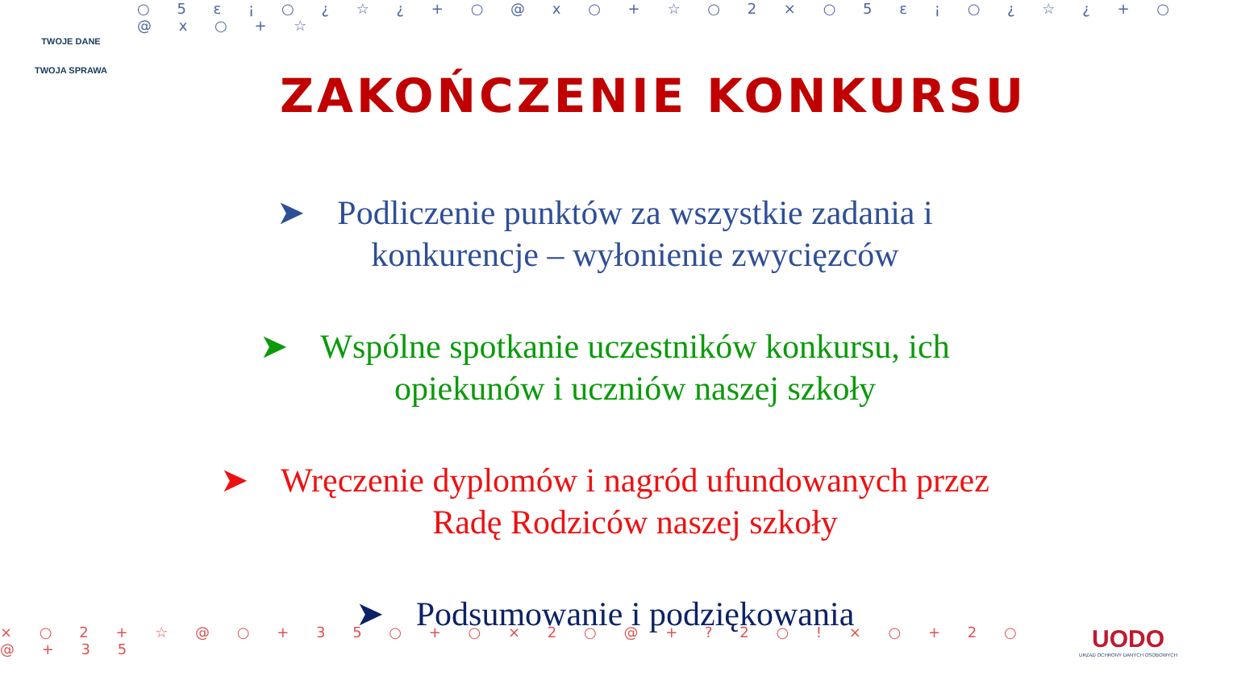○ 5 ε ¡ ○ ¿ ☆ ¿ + ○ @ x ○ + ☆ ○ 2 × ○ 5 ε ¡ ○ ¿ ☆ ¿ + ○ @ x ○ + ☆
TWOJE DANE
TWOJA SPRAWA
ZAKOŃCZENIE KONKURSU
➤ Podliczenie punktów za wszystkie zadania i
konkurencje – wyłonienie zwycięzców
➤ Wspólne spotkanie uczestników konkursu, ich
opiekunów i uczniów naszej szkoły
➤ Wręczenie dyplomów i nagród ufundowanych przez
Radę Rodziców naszej szkoły
➤ Podsumowanie i podziękowania
× ○ 2 + ☆ @ ○ + 3 5 ○ + ○ × 2 ○ @ + ? 2 ○ ! × ○ + 2 ○ @ + 3 5
UODO
URZĄD OCHRONY DANYCH OSOBOWYCH